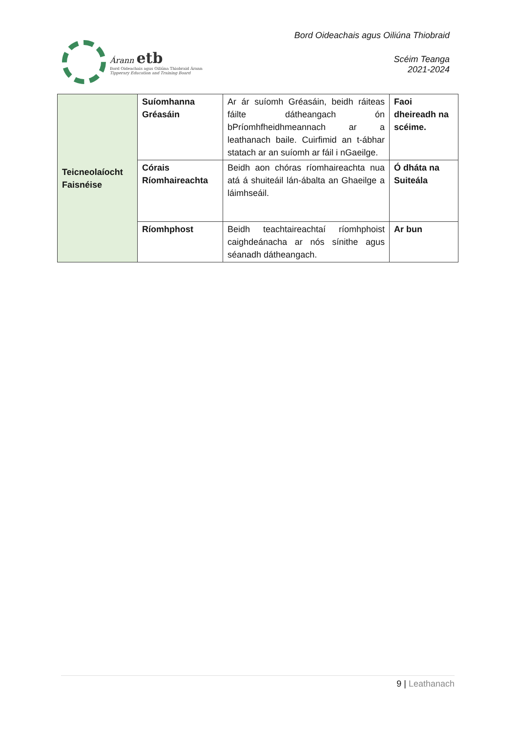Árann etb
Bord Oideachais agus Oiliúna Thiobraid Árann
Tipperary Education and Training Board
Bord Oideachais agus Oiliúna Thiobraid
Scéim Teanga
2021-2024
| Teicneolaíocht Faisnéise | Suíomhanna Gréasáin | Ar ár suíomh Gréasáin, beidh ráiteas fáilte dátheangach ón bPríomhfheidhmeannach ar a leathanach baile. Cuirfimid an t-ábhar statach ar an suíomh ar fáil i nGaeilge. | Faoi dheireadh na scéime. |
| | Córais Ríomhaireachta | Beidh aon chóras ríomhaireachta nua atá á shuiteáil lán-ábalta an Ghaeilge a láimhseáil. | Ó dháta na Suiteála |
| | Ríomhphost | Beidh teachtaireachtaí ríomhphoist caighdeánacha ar nós sínithe agus séanadh dátheangach. | Ar bun |
9 | Leathanach